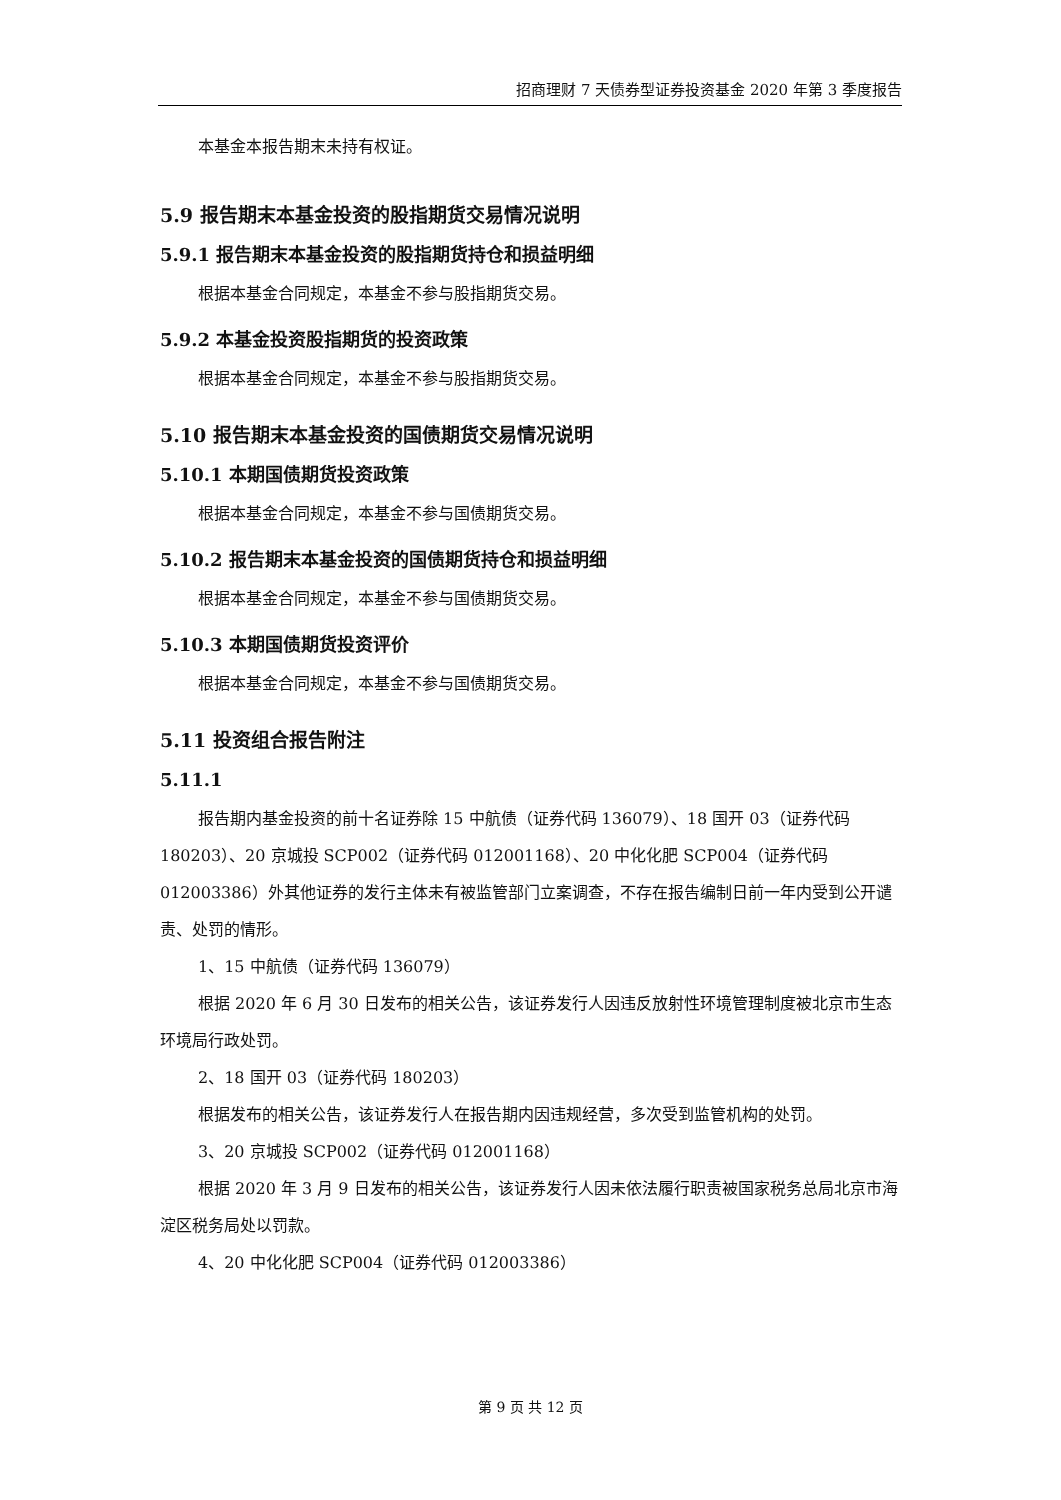招商理财 7 天债券型证券投资基金 2020 年第 3 季度报告
本基金本报告期末未持有权证。
5.9 报告期末本基金投资的股指期货交易情况说明
5.9.1 报告期末本基金投资的股指期货持仓和损益明细
根据本基金合同规定，本基金不参与股指期货交易。
5.9.2 本基金投资股指期货的投资政策
根据本基金合同规定，本基金不参与股指期货交易。
5.10 报告期末本基金投资的国债期货交易情况说明
5.10.1 本期国债期货投资政策
根据本基金合同规定，本基金不参与国债期货交易。
5.10.2 报告期末本基金投资的国债期货持仓和损益明细
根据本基金合同规定，本基金不参与国债期货交易。
5.10.3 本期国债期货投资评价
根据本基金合同规定，本基金不参与国债期货交易。
5.11 投资组合报告附注
5.11.1
报告期内基金投资的前十名证券除 15 中航债（证券代码 136079）、18 国开 03（证券代码 180203）、20 京城投 SCP002（证券代码 012001168）、20 中化化肥 SCP004（证券代码 012003386）外其他证券的发行主体未有被监管部门立案调查，不存在报告编制日前一年内受到公开谴责、处罚的情形。
1、15 中航债（证券代码 136079）
根据 2020 年 6 月 30 日发布的相关公告，该证券发行人因违反放射性环境管理制度被北京市生态环境局行政处罚。
2、18 国开 03（证券代码 180203）
根据发布的相关公告，该证券发行人在报告期内因违规经营，多次受到监管机构的处罚。
3、20 京城投 SCP002（证券代码 012001168）
根据 2020 年 3 月 9 日发布的相关公告，该证券发行人因未依法履行职责被国家税务总局北京市海淀区税务局处以罚款。
4、20 中化化肥 SCP004（证券代码 012003386）
第 9 页 共 12 页